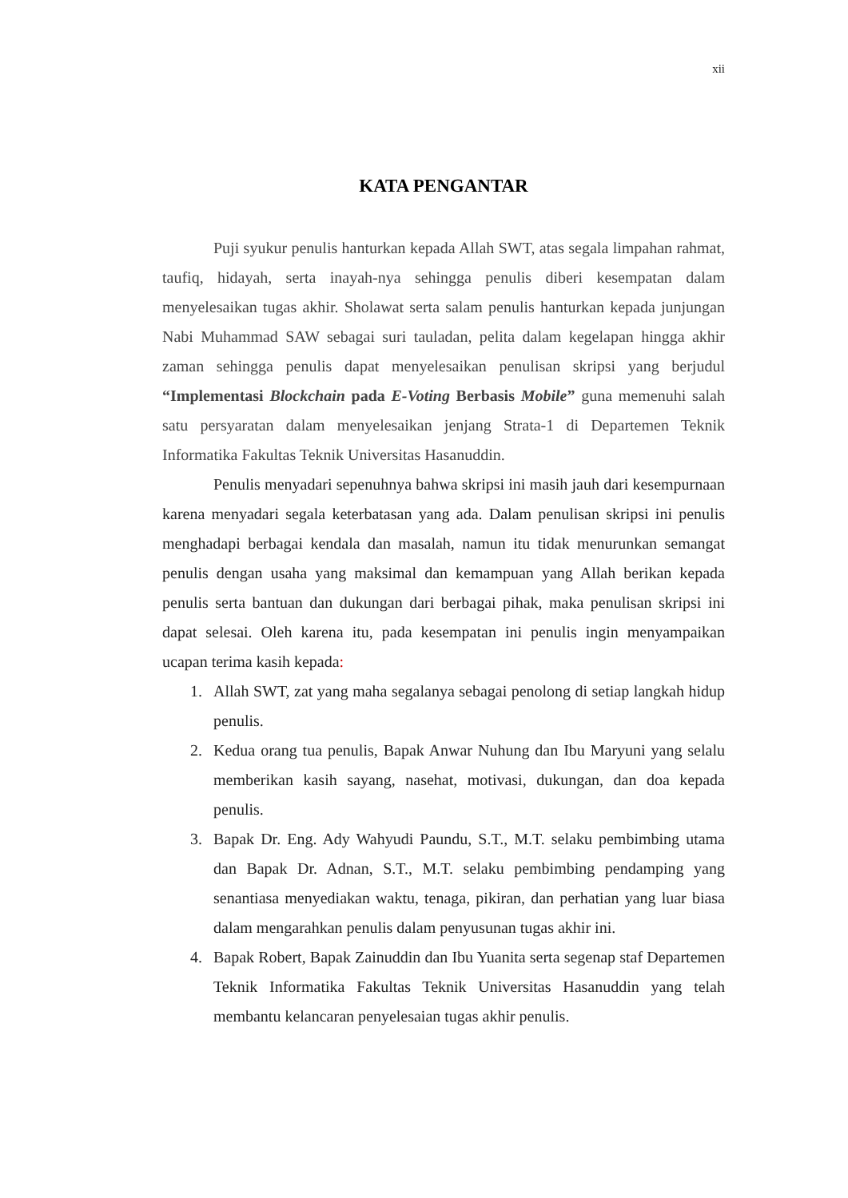xii
KATA PENGANTAR
Puji syukur penulis hanturkan kepada Allah SWT, atas segala limpahan rahmat, taufiq, hidayah, serta inayah-nya sehingga penulis diberi kesempatan dalam menyelesaikan tugas akhir. Sholawat serta salam penulis hanturkan kepada junjungan Nabi Muhammad SAW sebagai suri tauladan, pelita dalam kegelapan hingga akhir zaman sehingga penulis dapat menyelesaikan penulisan skripsi yang berjudul “Implementasi Blockchain pada E-Voting Berbasis Mobile” guna memenuhi salah satu persyaratan dalam menyelesaikan jenjang Strata-1 di Departemen Teknik Informatika Fakultas Teknik Universitas Hasanuddin.
Penulis menyadari sepenuhnya bahwa skripsi ini masih jauh dari kesempurnaan karena menyadari segala keterbatasan yang ada. Dalam penulisan skripsi ini penulis menghadapi berbagai kendala dan masalah, namun itu tidak menurunkan semangat penulis dengan usaha yang maksimal dan kemampuan yang Allah berikan kepada penulis serta bantuan dan dukungan dari berbagai pihak, maka penulisan skripsi ini dapat selesai. Oleh karena itu, pada kesempatan ini penulis ingin menyampaikan ucapan terima kasih kepada:
1. Allah SWT, zat yang maha segalanya sebagai penolong di setiap langkah hidup penulis.
2. Kedua orang tua penulis, Bapak Anwar Nuhung dan Ibu Maryuni yang selalu memberikan kasih sayang, nasehat, motivasi, dukungan, dan doa kepada penulis.
3. Bapak Dr. Eng. Ady Wahyudi Paundu, S.T., M.T. selaku pembimbing utama dan Bapak Dr. Adnan, S.T., M.T. selaku pembimbing pendamping yang senantiasa menyediakan waktu, tenaga, pikiran, dan perhatian yang luar biasa dalam mengarahkan penulis dalam penyusunan tugas akhir ini.
4. Bapak Robert, Bapak Zainuddin dan Ibu Yuanita serta segenap staf Departemen Teknik Informatika Fakultas Teknik Universitas Hasanuddin yang telah membantu kelancaran penyelesaian tugas akhir penulis.